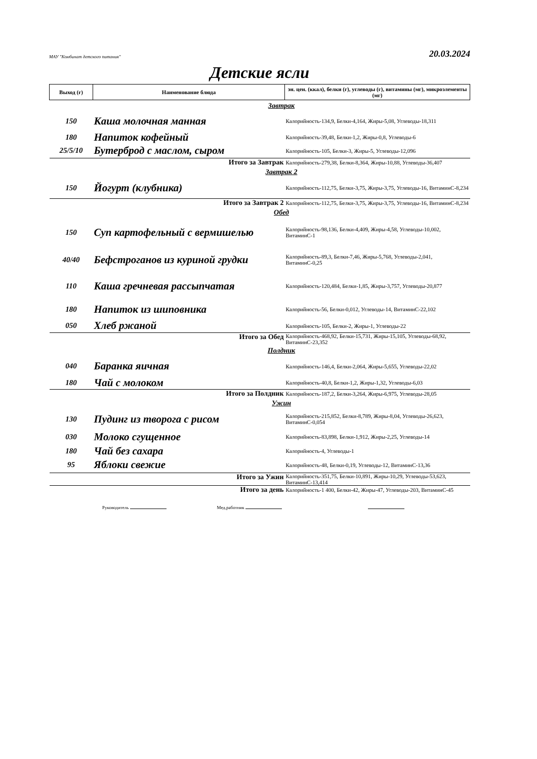МАУ "Комбинат детского питания" 20.03.2024
Детские ясли
| Выход (г) | Наименование блюда | эн. цен. (ккал), белки (г), углеводы (г), витамины (мг), микроэлементы (мг) |
| --- | --- | --- |
| | Завтрак | |
| 150 | Каша молочная манная | Калорийность-134,9, Белки-4,164, Жиры-5,08, Углеводы-18,311 |
| 180 | Напиток кофейный | Калорийность-39,48, Белки-1,2, Жиры-0,8, Углеводы-6 |
| 25/5/10 | Бутерброд с маслом, сыром | Калорийность-105, Белки-3, Жиры-5, Углеводы-12,096 |
| | Итого за Завтрак | Калорийность-279,38, Белки-8,364, Жиры-10,88, Углеводы-36,407 |
| | Завтрак 2 | |
| 150 | Йогурт (клубника) | Калорийность-112,75, Белки-3,75, Жиры-3,75, Углеводы-16, ВитаминС-8,234 |
| | Итого за Завтрак 2 | Калорийность-112,75, Белки-3,75, Жиры-3,75, Углеводы-16, ВитаминС-8,234 |
| | Обед | |
| 150 | Суп картофельный с вермишелью | Калорийность-98,136, Белки-4,409, Жиры-4,58, Углеводы-10,002, ВитаминС-1 |
| 40/40 | Бефстроганов из куриной грудки | Калорийность-89,3, Белки-7,46, Жиры-5,768, Углеводы-2,041, ВитаминС-0,25 |
| 110 | Каша гречневая рассыпчатая | Калорийность-120,484, Белки-1,85, Жиры-3,757, Углеводы-20,877 |
| 180 | Напиток из шиповника | Калорийность-56, Белки-0,012, Углеводы-14, ВитаминС-22,102 |
| 050 | Хлеб ржаной | Калорийность-105, Белки-2, Жиры-1, Углеводы-22 |
| | Итого за Обед | Калорийность-468,92, Белки-15,731, Жиры-15,105, Углеводы-68,92, ВитаминС-23,352 |
| | Полдник | |
| 040 | Баранка яичная | Калорийность-146,4, Белки-2,064, Жиры-5,655, Углеводы-22,02 |
| 180 | Чай с молоком | Калорийность-40,8, Белки-1,2, Жиры-1,32, Углеводы-6,03 |
| | Итого за Полдник | Калорийность-187,2, Белки-3,264, Жиры-6,975, Углеводы-28,05 |
| | Ужин | |
| 130 | Пудинг из творога с рисом | Калорийность-215,852, Белки-8,789, Жиры-8,04, Углеводы-26,623, ВитаминС-0,054 |
| 030 | Молоко сгущенное | Калорийность-83,898, Белки-1,912, Жиры-2,25, Углеводы-14 |
| 180 | Чай без сахара | Калорийность-4, Углеводы-1 |
| 95 | Яблоки свежие | Калорийность-48, Белки-0,19, Углеводы-12, ВитаминС-13,36 |
| | Итого за Ужин | Калорийность-351,75, Белки-10,891, Жиры-10,29, Углеводы-53,623, ВитаминС-13,414 |
| | Итого за день | Калорийность-1 400, Белки-42, Жиры-47, Углеводы-203, ВитаминС-45 |
Руководитель Мед.работник